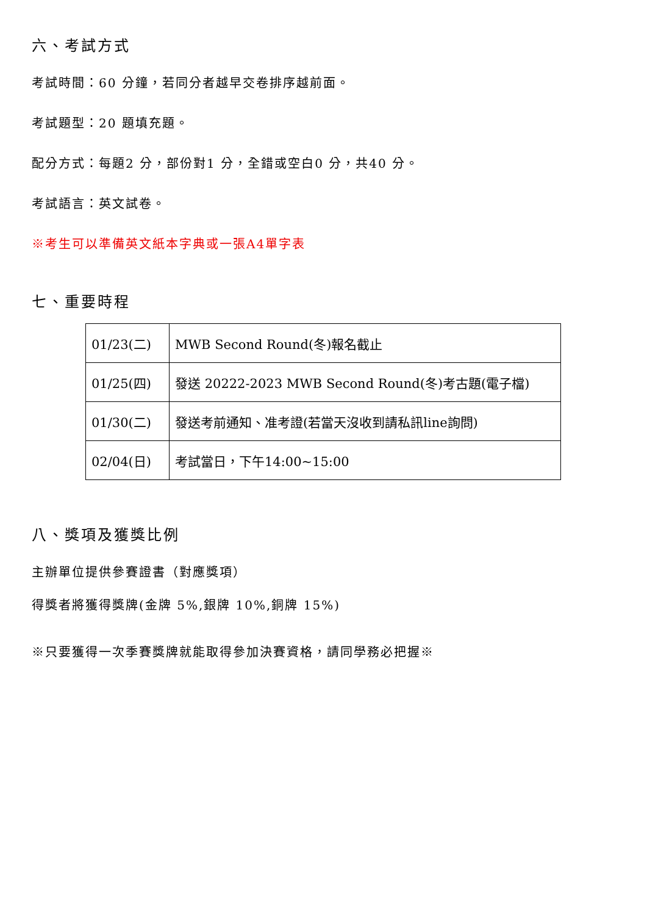六、考試方式
考試時間：60 分鐘，若同分者越早交卷排序越前面。
考試題型：20 題填充題。
配分方式：每題2 分，部份對1 分，全錯或空白0 分，共40 分。
考試語言：英文試卷。
※考生可以準備英文紙本字典或一張A4單字表
七、重要時程
| 01/23(二) | MWB Second Round(冬)報名截止 |
| 01/25(四) | 發送 20222-2023 MWB Second Round(冬)考古題(電子檔) |
| 01/30(二) | 發送考前通知、准考證(若當天沒收到請私訊line詢問) |
| 02/04(日) | 考試當日，下午14:00~15:00 |
八、獎項及獲獎比例
主辦單位提供參賽證書（對應獎項）
得獎者將獲得獎牌(金牌 5%,銀牌 10%,銅牌 15%)
※只要獲得一次季賽獎牌就能取得參加決賽資格，請同學務必把握※